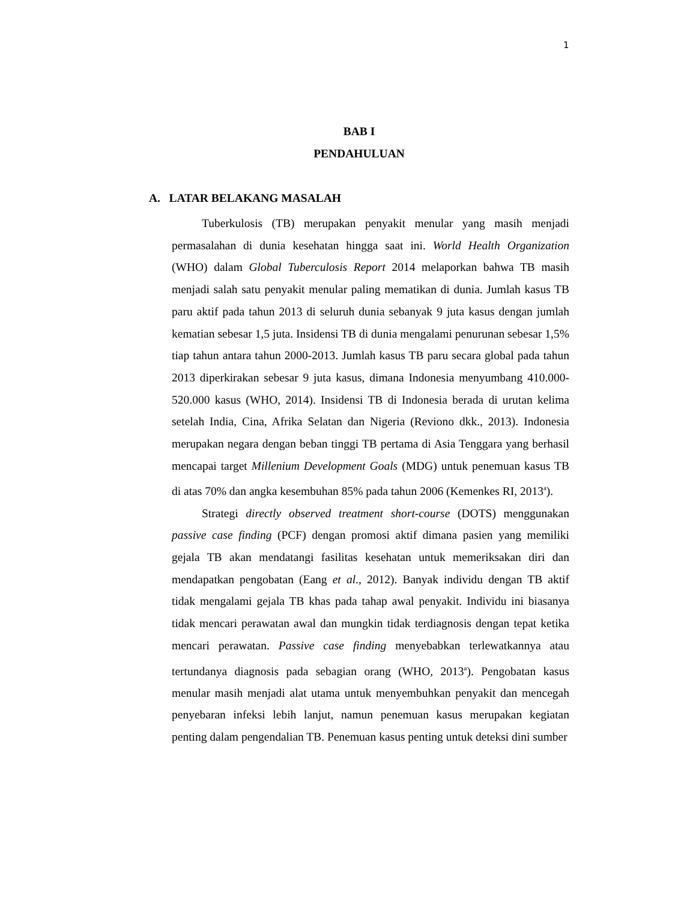1
BAB I
PENDAHULUAN
A. LATAR BELAKANG MASALAH
Tuberkulosis (TB) merupakan penyakit menular yang masih menjadi permasalahan di dunia kesehatan hingga saat ini. World Health Organization (WHO) dalam Global Tuberculosis Report 2014 melaporkan bahwa TB masih menjadi salah satu penyakit menular paling mematikan di dunia. Jumlah kasus TB paru aktif pada tahun 2013 di seluruh dunia sebanyak 9 juta kasus dengan jumlah kematian sebesar 1,5 juta. Insidensi TB di dunia mengalami penurunan sebesar 1,5% tiap tahun antara tahun 2000-2013. Jumlah kasus TB paru secara global pada tahun 2013 diperkirakan sebesar 9 juta kasus, dimana Indonesia menyumbang 410.000-520.000 kasus (WHO, 2014). Insidensi TB di Indonesia berada di urutan kelima setelah India, Cina, Afrika Selatan dan Nigeria (Reviono dkk., 2013). Indonesia merupakan negara dengan beban tinggi TB pertama di Asia Tenggara yang berhasil mencapai target Millenium Development Goals (MDG) untuk penemuan kasus TB di atas 70% dan angka kesembuhan 85% pada tahun 2006 (Kemenkes RI, 2013<sup>a</sup>).
Strategi directly observed treatment short-course (DOTS) menggunakan passive case finding (PCF) dengan promosi aktif dimana pasien yang memiliki gejala TB akan mendatangi fasilitas kesehatan untuk memeriksakan diri dan mendapatkan pengobatan (Eang et al., 2012). Banyak individu dengan TB aktif tidak mengalami gejala TB khas pada tahap awal penyakit. Individu ini biasanya tidak mencari perawatan awal dan mungkin tidak terdiagnosis dengan tepat ketika mencari perawatan. Passive case finding menyebabkan terlewatkannya atau tertundanya diagnosis pada sebagian orang (WHO, 2013<sup>a</sup>). Pengobatan kasus menular masih menjadi alat utama untuk menyembuhkan penyakit dan mencegah penyebaran infeksi lebih lanjut, namun penemuan kasus merupakan kegiatan penting dalam pengendalian TB. Penemuan kasus penting untuk deteksi dini sumber